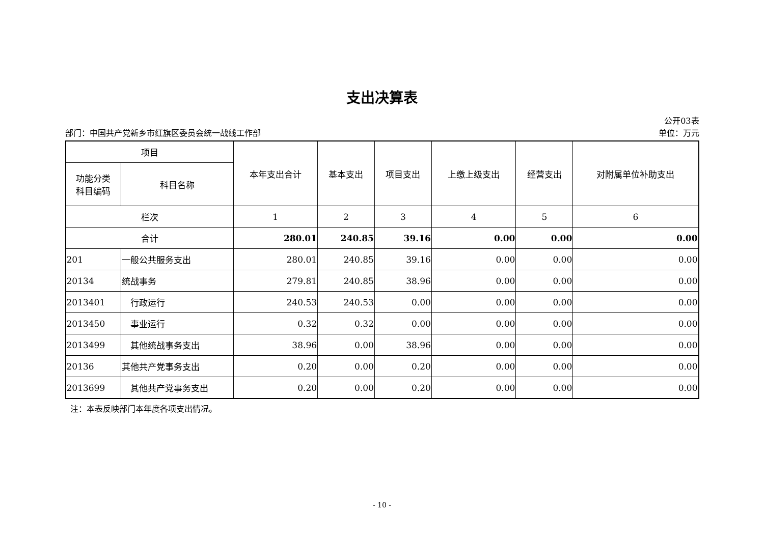支出决算表
公开03表
部门：中国共产党新乡市红旗区委员会统一战线工作部 单位：万元
| 项目 | | 本年支出合计 | 基本支出 | 项目支出 | 上缴上级支出 | 经营支出 | 对附属单位补助支出 |
| --- | --- | --- | --- | --- | --- | --- | --- |
| 功能分类 科目编码 | 科目名称 | | | | | | |
| 栏次 | | 1 | 2 | 3 | 4 | 5 | 6 |
| 合计 | | 280.01 | 240.85 | 39.16 | 0.00 | 0.00 | 0.00 |
| 201 | 一般公共服务支出 | 280.01 | 240.85 | 39.16 | 0.00 | 0.00 | 0.00 |
| 20134 | 统战事务 | 279.81 | 240.85 | 38.96 | 0.00 | 0.00 | 0.00 |
| 2013401 | 行政运行 | 240.53 | 240.53 | 0.00 | 0.00 | 0.00 | 0.00 |
| 2013450 | 事业运行 | 0.32 | 0.32 | 0.00 | 0.00 | 0.00 | 0.00 |
| 2013499 | 其他统战事务支出 | 38.96 | 0.00 | 38.96 | 0.00 | 0.00 | 0.00 |
| 20136 | 其他共产党事务支出 | 0.20 | 0.00 | 0.20 | 0.00 | 0.00 | 0.00 |
| 2013699 | 其他共产党事务支出 | 0.20 | 0.00 | 0.20 | 0.00 | 0.00 | 0.00 |
注：本表反映部门本年度各项支出情况。
- 10 -